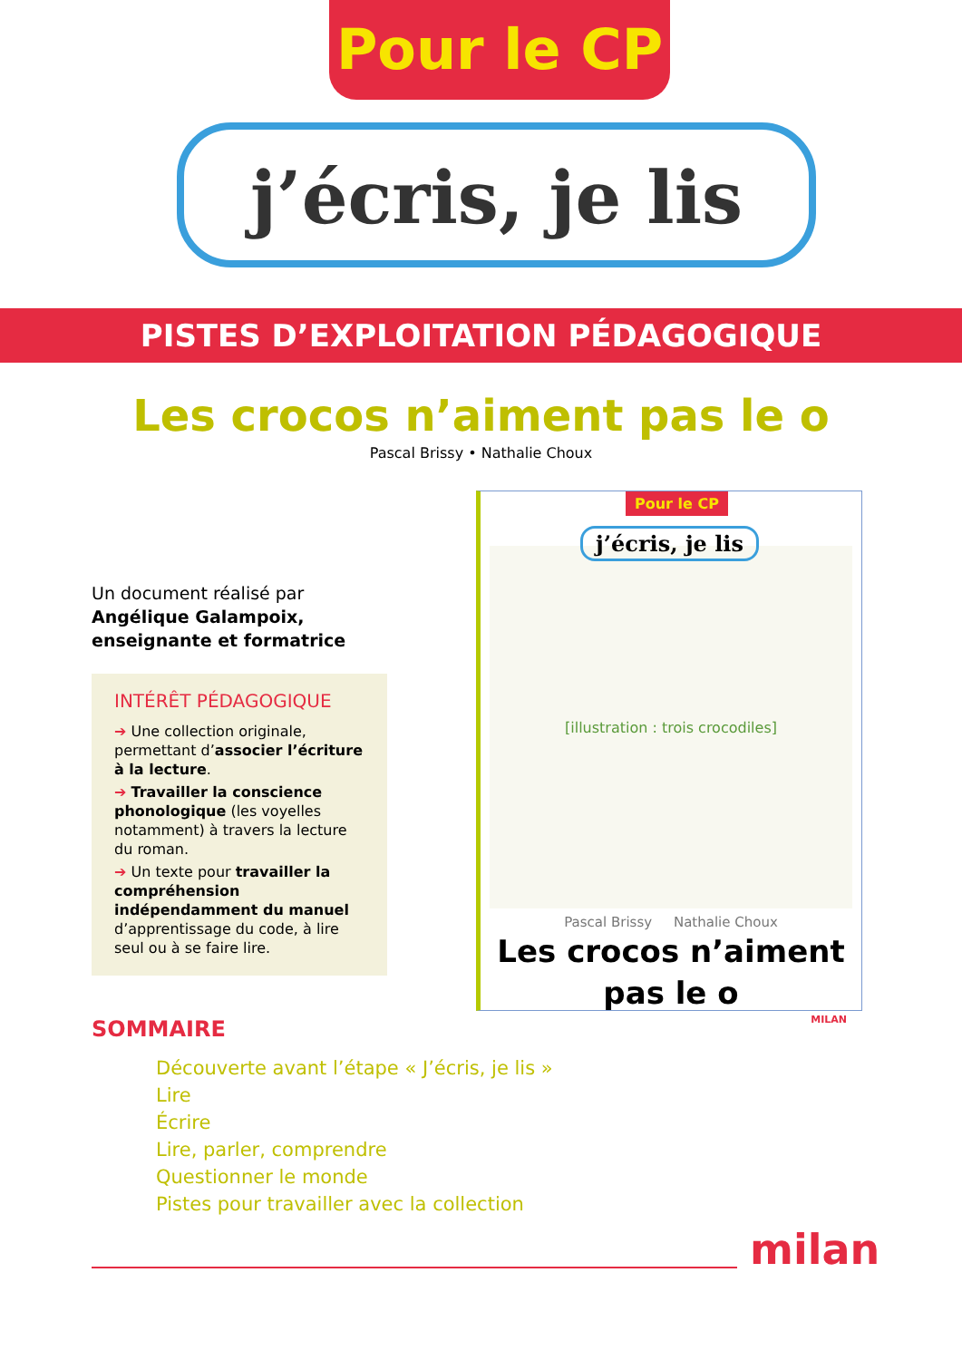Pour le CP
j’écris, je lis
PISTES D’EXPLOITATION PÉDAGOGIQUE
Les crocos n’aiment pas le o
Pascal Brissy • Nathalie Choux
Un document réalisé par
Angélique Galampoix, enseignante et formatrice
INTÉRÊT PÉDAGOGIQUE
➔ Une collection originale, permettant d’associer l’écriture à la lecture.
➔ Travailler la conscience phonologique (les voyelles notamment) à travers la lecture du roman.
➔ Un texte pour travailler la compréhension indépendamment du manuel d’apprentissage du code, à lire seul ou à se faire lire.
Pour le CP
j’écris, je lis
[illustration : trois crocodiles]
Pascal Brissy Nathalie Choux
Les crocos n’aiment
pas le o
MILAN
SOMMAIRE
Découverte avant l’étape « J’écris, je lis »
Lire
Écrire
Lire, parler, comprendre
Questionner le monde
Pistes pour travailler avec la collection
milan